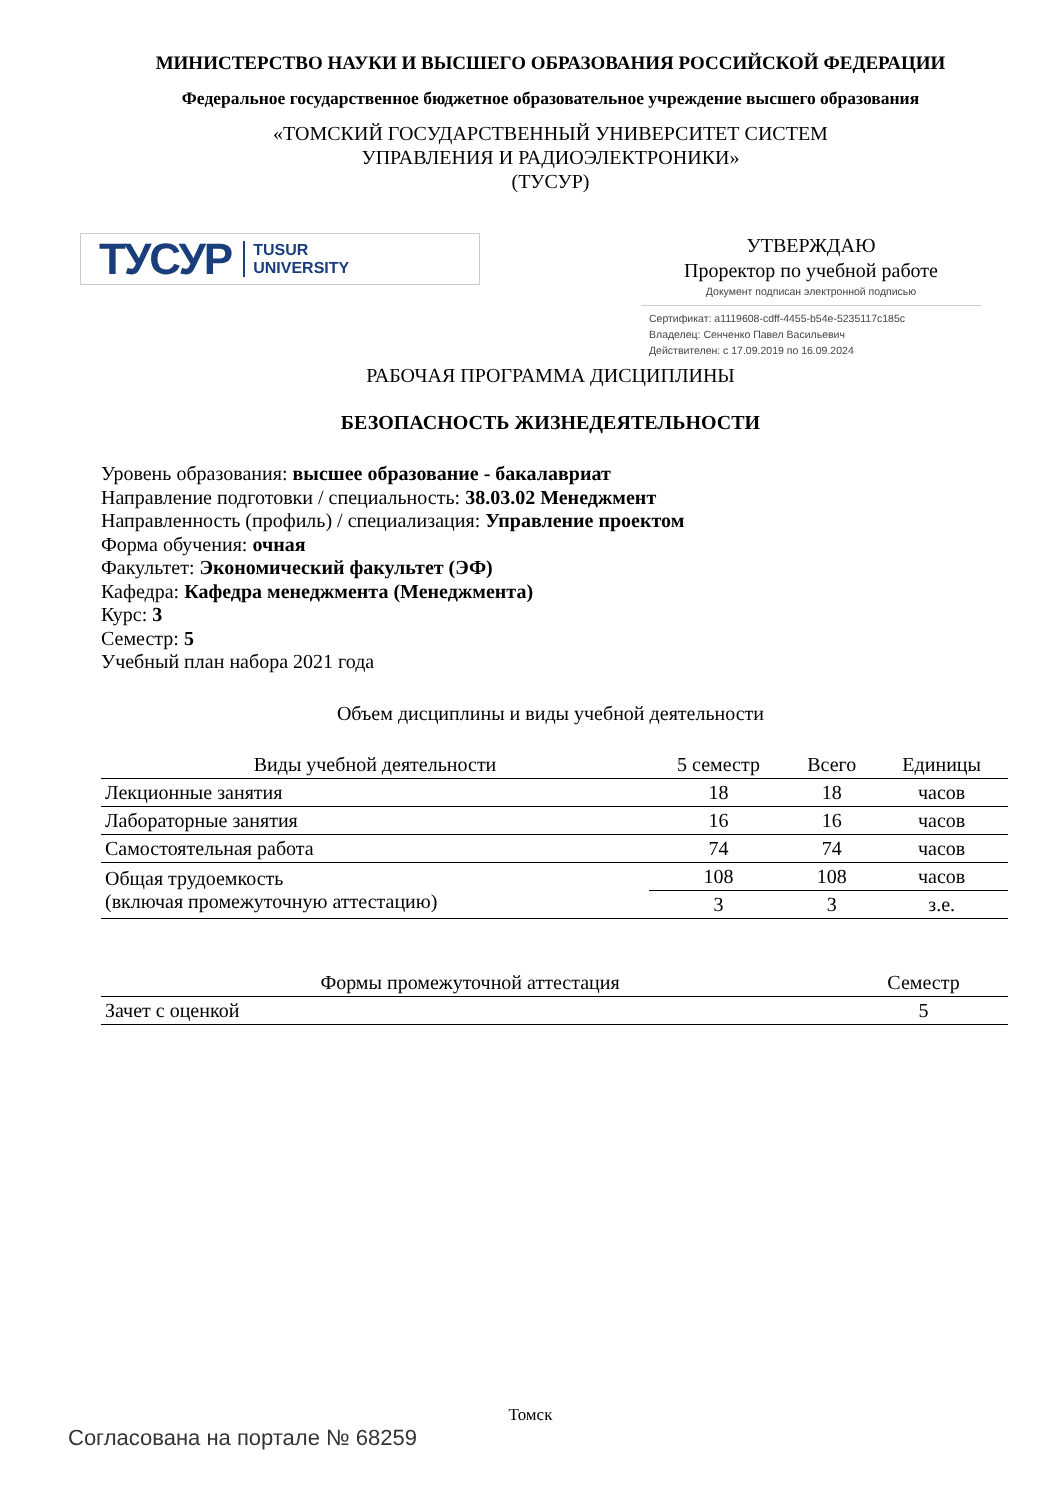МИНИСТЕРСТВО НАУКИ И ВЫСШЕГО ОБРАЗОВАНИЯ РОССИЙСКОЙ ФЕДЕРАЦИИ
Федеральное государственное бюджетное образовательное учреждение высшего образования
«ТОМСКИЙ ГОСУДАРСТВЕННЫЙ УНИВЕРСИТЕТ СИСТЕМ
УПРАВЛЕНИЯ И РАДИОЭЛЕКТРОНИКИ»
(ТУСУР)
ТУСУР TUSUR
UNIVERSITY
УТВЕРЖДАЮ
Проректор по учебной работе
Документ подписан электронной подписью
Сертификат: a1119608-cdff-4455-b54e-5235117c185c
Владелец: Сенченко Павел Васильевич
Действителен: с 17.09.2019 по 16.09.2024
РАБОЧАЯ ПРОГРАММА ДИСЦИПЛИНЫ
БЕЗОПАСНОСТЬ ЖИЗНЕДЕЯТЕЛЬНОСТИ
Уровень образования: высшее образование - бакалавриат
Направление подготовки / специальность: 38.03.02 Менеджмент
Направленность (профиль) / специализация: Управление проектом
Форма обучения: очная
Факультет: Экономический факультет (ЭФ)
Кафедра: Кафедра менеджмента (Менеджмента)
Курс: 3
Семестр: 5
Учебный план набора 2021 года
Объем дисциплины и виды учебной деятельности
| Виды учебной деятельности | 5 семестр | Всего | Единицы |
| --- | --- | --- | --- |
| Лекционные занятия | 18 | 18 | часов |
| Лабораторные занятия | 16 | 16 | часов |
| Самостоятельная работа | 74 | 74 | часов |
| Общая трудоемкость (включая промежуточную аттестацию) | 108 | 108 | часов |
| | 3 | 3 | з.е. |
| Формы промежуточной аттестация | Семестр |
| --- | --- |
| Зачет с оценкой | 5 |
Томск
Согласована на портале № 68259